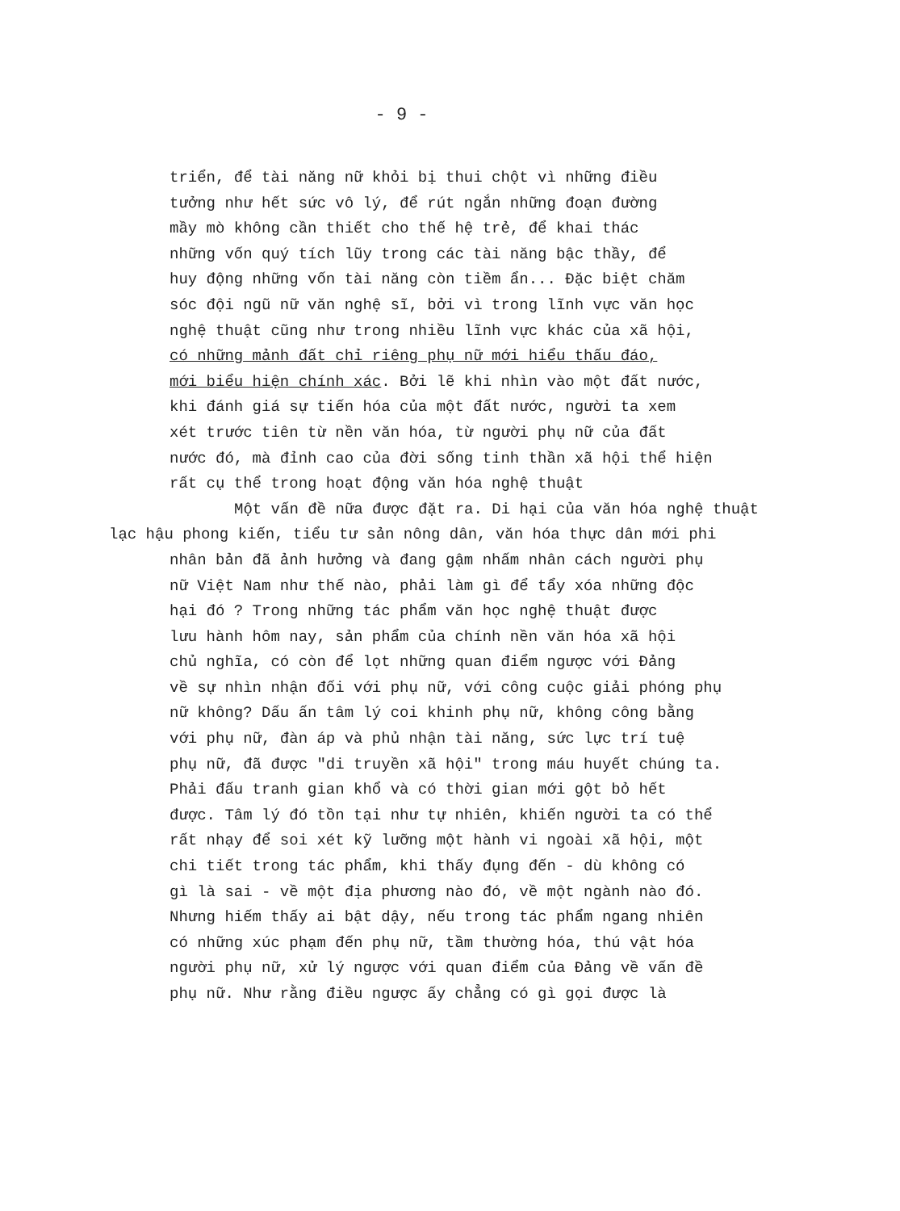- 9 -
triển, để tài năng nữ khỏi bị thui chột vì những điều
tưởng như hết sức vô lý, để rút ngắn những đoạn đường
mầy mò không cần thiết cho thế hệ trẻ, để khai thác
những vốn quý tích lũy trong các tài năng bậc thầy, để
huy động những vốn tài năng còn tiềm ẩn... Đặc biệt chăm
sóc đội ngũ nữ văn nghệ sĩ, bởi vì trong lĩnh vực văn học
nghệ thuật cũng như trong nhiều lĩnh vực khác của xã hội,
có những mảnh đất chỉ riêng phụ nữ mới hiểu thấu đáo,
mới biểu hiện chính xác. Bởi lẽ khi nhìn vào một đất nước,
khi đánh giá sự tiến hóa của một đất nước, người ta xem
xét trước tiên từ nền văn hóa, từ người phụ nữ của đất
nước đó, mà đỉnh cao của đời sống tinh thần xã hội thể hiện
rất cụ thể trong hoạt động văn hóa nghệ thuật
Một vấn đề nữa được đặt ra. Di hại của văn hóa nghệ thuật
lạc hậu phong kiến, tiểu tư sản nông dân, văn hóa thực dân mới phi
nhân bản đã ảnh hưởng và đang gậm nhấm nhân cách người phụ
nữ Việt Nam như thế nào, phải làm gì để tẩy xóa những độc
hại đó ? Trong những tác phẩm văn học nghệ thuật được
lưu hành hôm nay, sản phẩm của chính nền văn hóa xã hội
chủ nghĩa, có còn để lọt những quan điểm ngược với Đảng
về sự nhìn nhận đối với phụ nữ, với công cuộc giải phóng phụ
nữ không? Dấu ấn tâm lý coi khinh phụ nữ, không công bằng
với phụ nữ, đàn áp và phủ nhận tài năng, sức lực trí tuệ
phụ nữ, đã được "di truyền xã hội" trong máu huyết chúng ta.
Phải đấu tranh gian khổ và có thời gian mới gột bỏ hết
được. Tâm lý đó tồn tại như tự nhiên, khiến người ta có thể
rất nhạy để soi xét kỹ lưỡng một hành vi ngoài xã hội, một
chi tiết trong tác phẩm, khi thấy đụng đến - dù không có
gì là sai - về một địa phương nào đó, về một ngành nào đó.
Nhưng hiếm thấy ai bật dậy, nếu trong tác phẩm ngang nhiên
có những xúc phạm đến phụ nữ, tầm thường hóa, thú vật hóa
người phụ nữ, xử lý ngược với quan điểm của Đảng về vấn đề
phụ nữ. Như rằng điều ngược ấy chẳng có gì gọi được là